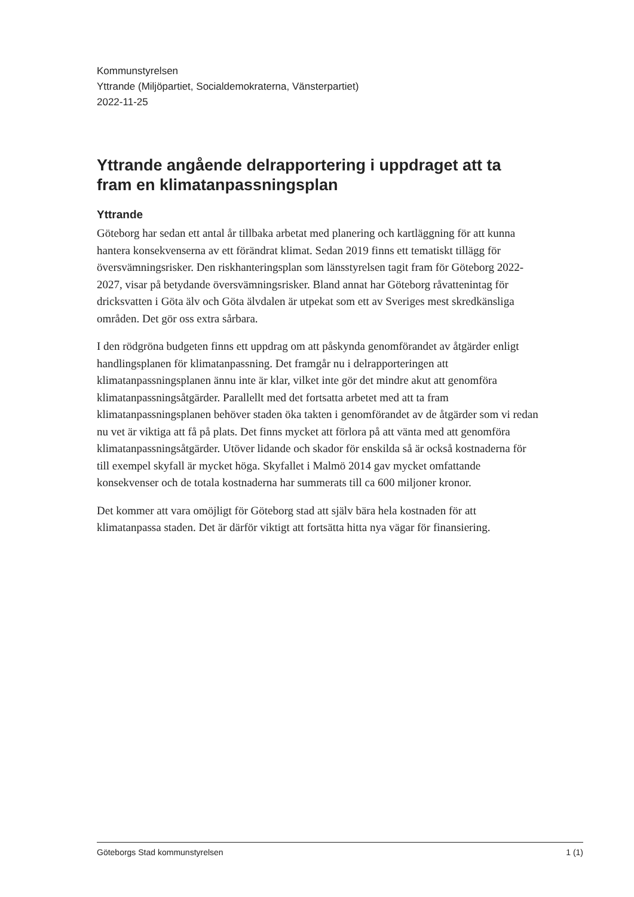Kommunstyrelsen
Yttrande (Miljöpartiet, Socialdemokraterna, Vänsterpartiet)
2022-11-25
Yttrande angående delrapportering i uppdraget att ta fram en klimatanpassningsplan
Yttrande
Göteborg har sedan ett antal år tillbaka arbetat med planering och kartläggning för att kunna hantera konsekvenserna av ett förändrat klimat. Sedan 2019 finns ett tematiskt tillägg för översvämningsrisker. Den riskhanteringsplan som länsstyrelsen tagit fram för Göteborg 2022-2027, visar på betydande översvämningsrisker. Bland annat har Göteborg råvattenintag för dricksvatten i Göta älv och Göta älvdalen är utpekat som ett av Sveriges mest skredkänsliga områden. Det gör oss extra sårbara.
I den rödgröna budgeten finns ett uppdrag om att påskynda genomförandet av åtgärder enligt handlingsplanen för klimatanpassning. Det framgår nu i delrapporteringen att klimatanpassningsplanen ännu inte är klar, vilket inte gör det mindre akut att genomföra klimatanpassningsåtgärder. Parallellt med det fortsatta arbetet med att ta fram klimatanpassningsplanen behöver staden öka takten i genomförandet av de åtgärder som vi redan nu vet är viktiga att få på plats. Det finns mycket att förlora på att vänta med att genomföra klimatanpassningsåtgärder. Utöver lidande och skador för enskilda så är också kostnaderna för till exempel skyfall är mycket höga. Skyfallet i Malmö 2014 gav mycket omfattande konsekvenser och de totala kostnaderna har summerats till ca 600 miljoner kronor.
Det kommer att vara omöjligt för Göteborg stad att själv bära hela kostnaden för att klimatanpassa staden. Det är därför viktigt att fortsätta hitta nya vägar för finansiering.
Göteborgs Stad kommunstyrelsen 1 (1)